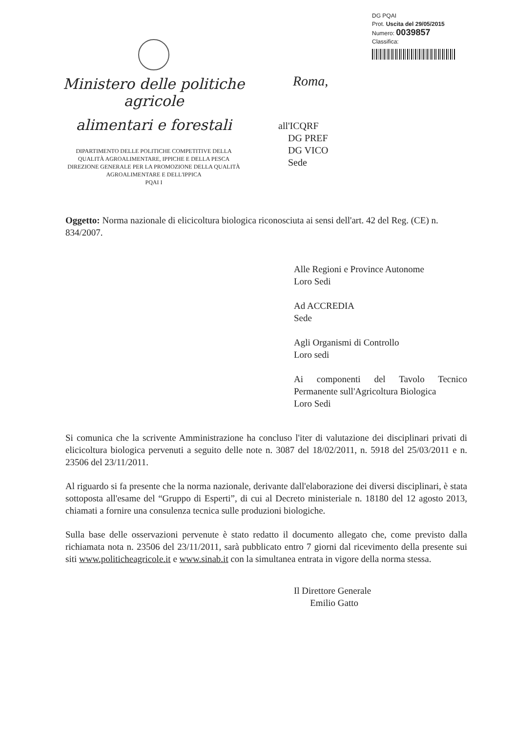DG PQAI
Prot. Uscita del 29/05/2015
Numero: 0039857
Classifica:
Ministero delle politiche agricole
alimentari e forestali
DIPARTIMENTO DELLE POLITICHE COMPETITIVE DELLA
QUALITÀ AGROALIMENTARE, IPPICHE E DELLA PESCA
DIREZIONE GENERALE PER LA PROMOZIONE DELLA QUALITÀ
AGROALIMENTARE E DELL'IPPICA
PQAI I
Roma,
all'ICQRF
DG PREF
DG VICO
Sede
Oggetto: Norma nazionale di elicicoltura biologica riconosciuta ai sensi dell'art. 42 del Reg. (CE) n. 834/2007.
Alle Regioni e Province Autonome
Loro Sedi
Ad ACCREDIA
Sede
Agli Organismi di Controllo
Loro sedi
Ai componenti del Tavolo Tecnico Permanente sull'Agricoltura Biologica
Loro Sedi
Si comunica che la scrivente Amministrazione ha concluso l'iter di valutazione dei disciplinari privati di elicicoltura biologica pervenuti a seguito delle note n. 3087 del 18/02/2011, n. 5918 del 25/03/2011 e n. 23506 del 23/11/2011.
Al riguardo si fa presente che la norma nazionale, derivante dall'elaborazione dei diversi disciplinari, è stata sottoposta all'esame del “Gruppo di Esperti”, di cui al Decreto ministeriale n. 18180 del 12 agosto 2013, chiamati a fornire una consulenza tecnica sulle produzioni biologiche.
Sulla base delle osservazioni pervenute è stato redatto il documento allegato che, come previsto dalla richiamata nota n. 23506 del 23/11/2011, sarà pubblicato entro 7 giorni dal ricevimento della presente sui siti www.politicheagricole.it e www.sinab.it con la simultanea entrata in vigore della norma stessa.
Il Direttore Generale
Emilio Gatto